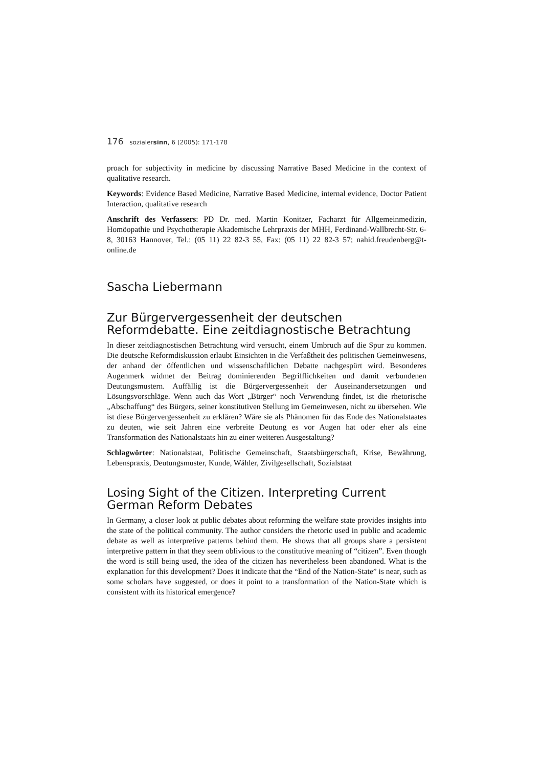176 sozialersinn, 6 (2005): 171-178
proach for subjectivity in medicine by discussing Narrative Based Medicine in the context of qualitative research.
Keywords: Evidence Based Medicine, Narrative Based Medicine, internal evidence, Doctor Patient Interaction, qualitative research
Anschrift des Verfassers: PD Dr. med. Martin Konitzer, Facharzt für Allgemeinmedizin, Homöopathie und Psychotherapie Akademische Lehrpraxis der MHH, Ferdinand-Wallbrecht-Str. 6-8, 30163 Hannover, Tel.: (05 11) 22 82-3 55, Fax: (05 11) 22 82-3 57; nahid.freudenberg@t-online.de
Sascha Liebermann
Zur Bürgervergessenheit der deutschen Reformdebatte. Eine zeitdiagnostische Betrachtung
In dieser zeitdiagnostischen Betrachtung wird versucht, einem Umbruch auf die Spur zu kommen. Die deutsche Reformdiskussion erlaubt Einsichten in die Verfaßtheit des politischen Gemeinwesens, der anhand der öffentlichen und wissenschaftlichen Debatte nachgespürt wird. Besonderes Augenmerk widmet der Beitrag dominierenden Begrifflichkeiten und damit verbundenen Deutungsmustern. Auffällig ist die Bürgervergessenheit der Auseinandersetzungen und Lösungsvorschläge. Wenn auch das Wort „Bürger“ noch Verwendung findet, ist die rhetorische „Abschaffung“ des Bürgers, seiner konstitutiven Stellung im Gemeinwesen, nicht zu übersehen. Wie ist diese Bürgervergessenheit zu erklären? Wäre sie als Phänomen für das Ende des Nationalstaates zu deuten, wie seit Jahren eine verbreite Deutung es vor Augen hat oder eher als eine Transformation des Nationalstaats hin zu einer weiteren Ausgestaltung?
Schlagwörter: Nationalstaat, Politische Gemeinschaft, Staatsbürgerschaft, Krise, Bewährung, Lebenspraxis, Deutungsmuster, Kunde, Wähler, Zivilgesellschaft, Sozialstaat
Losing Sight of the Citizen. Interpreting Current German Reform Debates
In Germany, a closer look at public debates about reforming the welfare state provides insights into the state of the political community. The author considers the rhetoric used in public and academic debate as well as interpretive patterns behind them. He shows that all groups share a persistent interpretive pattern in that they seem oblivious to the constitutive meaning of “citizen”. Even though the word is still being used, the idea of the citizen has nevertheless been abandoned. What is the explanation for this development? Does it indicate that the “End of the Nation-State” is near, such as some scholars have suggested, or does it point to a transformation of the Nation-State which is consistent with its historical emergence?